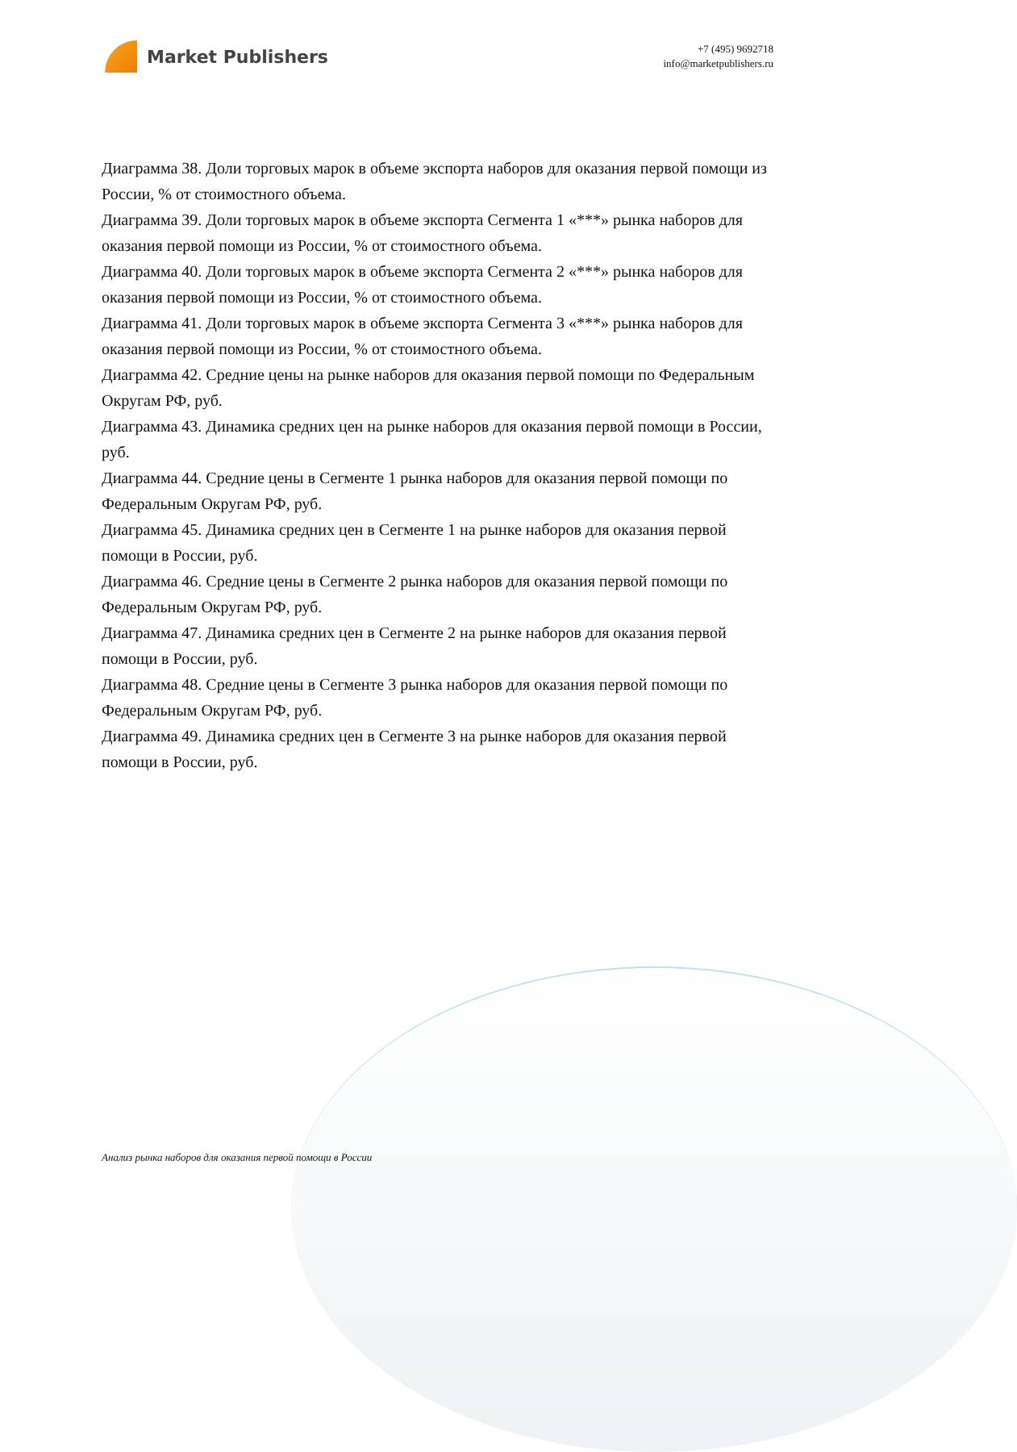Market Publishers
+7 (495) 9692718
info@marketpublishers.ru
Диаграмма 38. Доли торговых марок в объеме экспорта наборов для оказания первой помощи из России, % от стоимостного объема.
Диаграмма 39. Доли торговых марок в объеме экспорта Сегмента 1 «***» рынка наборов для оказания первой помощи из России, % от стоимостного объема.
Диаграмма 40. Доли торговых марок в объеме экспорта Сегмента 2 «***» рынка наборов для оказания первой помощи из России, % от стоимостного объема.
Диаграмма 41. Доли торговых марок в объеме экспорта Сегмента 3 «***» рынка наборов для оказания первой помощи из России, % от стоимостного объема.
Диаграмма 42. Средние цены на рынке наборов для оказания первой помощи по Федеральным Округам РФ, руб.
Диаграмма 43. Динамика средних цен на рынке наборов для оказания первой помощи в России, руб.
Диаграмма 44. Средние цены в Сегменте 1 рынка наборов для оказания первой помощи по Федеральным Округам РФ, руб.
Диаграмма 45. Динамика средних цен в Сегменте 1 на рынке наборов для оказания первой помощи в России, руб.
Диаграмма 46. Средние цены в Сегменте 2 рынка наборов для оказания первой помощи по Федеральным Округам РФ, руб.
Диаграмма 47. Динамика средних цен в Сегменте 2 на рынке наборов для оказания первой помощи в России, руб.
Диаграмма 48. Средние цены в Сегменте 3 рынка наборов для оказания первой помощи по Федеральным Округам РФ, руб.
Диаграмма 49. Динамика средних цен в Сегменте 3 на рынке наборов для оказания первой помощи в России, руб.
Анализ рынка наборов для оказания первой помощи в России